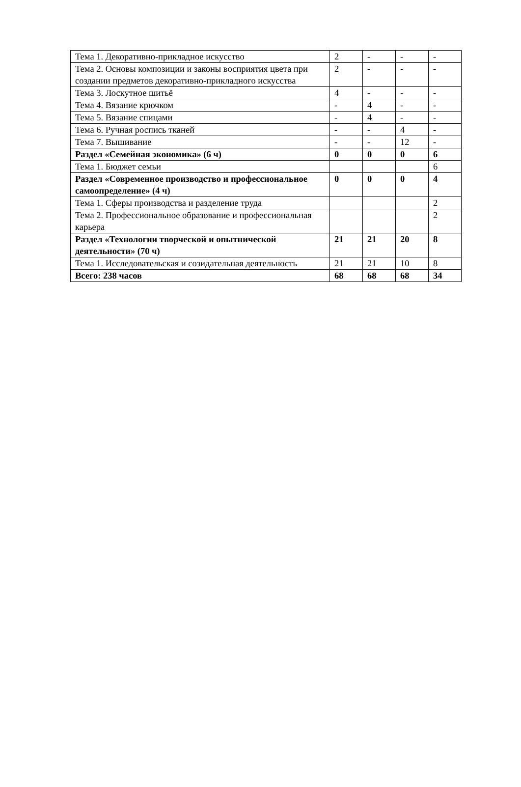| Тема 1. Декоративно-прикладное искусство | 2 | - | - | - |
| Тема 2. Основы композиции и законы восприятия цвета при создании предметов декоративно-прикладного искусства | 2 | - | - | - |
| Тема 3. Лоскутное шитьё | 4 | - | - | - |
| Тема 4. Вязание крючком | - | 4 | - | - |
| Тема 5. Вязание спицами | - | 4 | - | - |
| Тема 6. Ручная роспись тканей | - | - | 4 | - |
| Тема 7. Вышивание | - | - | 12 | - |
| Раздел «Семейная экономика» (6 ч) | 0 | 0 | 0 | 6 |
| Тема 1. Бюджет семьи | | | | 6 |
| Раздел «Современное производство и профессиональное самоопределение» (4 ч) | 0 | 0 | 0 | 4 |
| Тема 1. Сферы производства и разделение труда | | | | 2 |
| Тема 2. Профессиональное образование и профессиональная карьера | | | | 2 |
| Раздел «Технологии творческой и опытнической деятельности» (70 ч) | 21 | 21 | 20 | 8 |
| Тема 1. Исследовательская и созидательная деятельность | 21 | 21 | 10 | 8 |
| Всего: 238 часов | 68 | 68 | 68 | 34 |